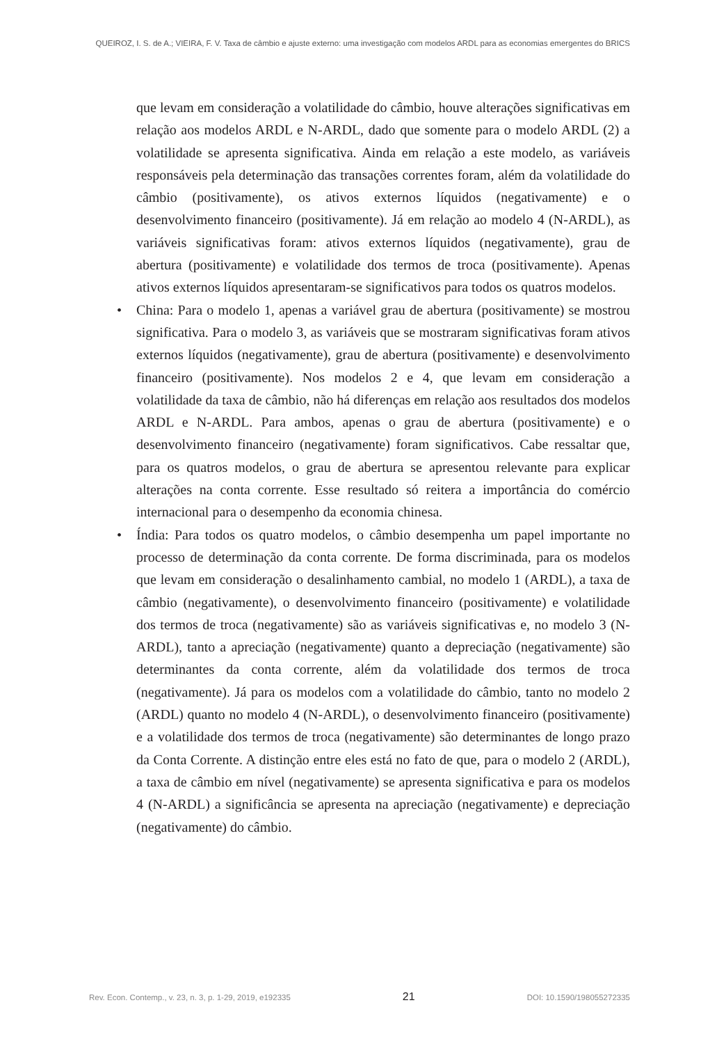QUEIROZ, I. S. de A.; VIEIRA, F. V. Taxa de câmbio e ajuste externo: uma investigação com modelos ARDL para as economias emergentes do BRICS
que levam em consideração a volatilidade do câmbio, houve alterações significativas em relação aos modelos ARDL e N-ARDL, dado que somente para o modelo ARDL (2) a volatilidade se apresenta significativa. Ainda em relação a este modelo, as variáveis responsáveis pela determinação das transações correntes foram, além da volatilidade do câmbio (positivamente), os ativos externos líquidos (negativamente) e o desenvolvimento financeiro (positivamente). Já em relação ao modelo 4 (N-ARDL), as variáveis significativas foram: ativos externos líquidos (negativamente), grau de abertura (positivamente) e volatilidade dos termos de troca (positivamente). Apenas ativos externos líquidos apresentaram-se significativos para todos os quatros modelos.
• China: Para o modelo 1, apenas a variável grau de abertura (positivamente) se mostrou significativa. Para o modelo 3, as variáveis que se mostraram significativas foram ativos externos líquidos (negativamente), grau de abertura (positivamente) e desenvolvimento financeiro (positivamente). Nos modelos 2 e 4, que levam em consideração a volatilidade da taxa de câmbio, não há diferenças em relação aos resultados dos modelos ARDL e N-ARDL. Para ambos, apenas o grau de abertura (positivamente) e o desenvolvimento financeiro (negativamente) foram significativos. Cabe ressaltar que, para os quatros modelos, o grau de abertura se apresentou relevante para explicar alterações na conta corrente. Esse resultado só reitera a importância do comércio internacional para o desempenho da economia chinesa.
• Índia: Para todos os quatro modelos, o câmbio desempenha um papel importante no processo de determinação da conta corrente. De forma discriminada, para os modelos que levam em consideração o desalinhamento cambial, no modelo 1 (ARDL), a taxa de câmbio (negativamente), o desenvolvimento financeiro (positivamente) e volatilidade dos termos de troca (negativamente) são as variáveis significativas e, no modelo 3 (N-ARDL), tanto a apreciação (negativamente) quanto a depreciação (negativamente) são determinantes da conta corrente, além da volatilidade dos termos de troca (negativamente). Já para os modelos com a volatilidade do câmbio, tanto no modelo 2 (ARDL) quanto no modelo 4 (N-ARDL), o desenvolvimento financeiro (positivamente) e a volatilidade dos termos de troca (negativamente) são determinantes de longo prazo da Conta Corrente. A distinção entre eles está no fato de que, para o modelo 2 (ARDL), a taxa de câmbio em nível (negativamente) se apresenta significativa e para os modelos 4 (N-ARDL) a significância se apresenta na apreciação (negativamente) e depreciação (negativamente) do câmbio.
Rev. Econ. Contemp., v. 23, n. 3, p. 1-29, 2019, e192335 21 DOI: 10.1590/198055272335